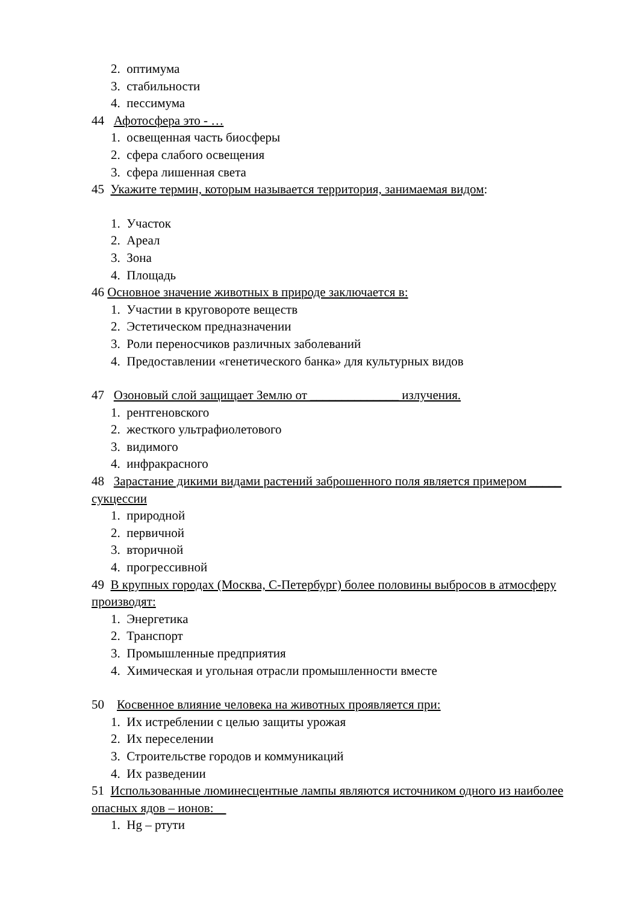2. оптимума
3. стабильности
4. пессимума
44 Афотосфера это - …
1. освещенная часть биосферы
2. сфера слабого освещения
3. сфера лишенная света
45 Укажите термин, которым называется территория, занимаемая видом:
1. Участок
2. Ареал
3. Зона
4. Площадь
46 Основное значение животных в природе заключается в:
1. Участии в круговороте веществ
2. Эстетическом предназначении
3. Роли переносчиков различных заболеваний
4. Предоставлении «генетического банка» для культурных видов
47 Озоновый слой защищает Землю от ______________ излучения.
1. рентгеновского
2. жесткого ультрафиолетового
3. видимого
4. инфракрасного
48 Зарастание дикими видами растений заброшенного поля является примером _____ сукцессии
1. природной
2. первичной
3. вторичной
4. прогрессивной
49 В крупных городах (Москва, С-Петербург) более половины выбросов в атмосферу производят:
1. Энергетика
2. Транспорт
3. Промышленные предприятия
4. Химическая и угольная отрасли промышленности вместе
50 Косвенное влияние человека на животных проявляется при:
1. Их истреблении с целью защиты урожая
2. Их переселении
3. Строительстве городов и коммуникаций
4. Их разведении
51 Использованные люминесцентные лампы являются источником одного из наиболее опасных ядов – ионов:
1. Hg – ртути